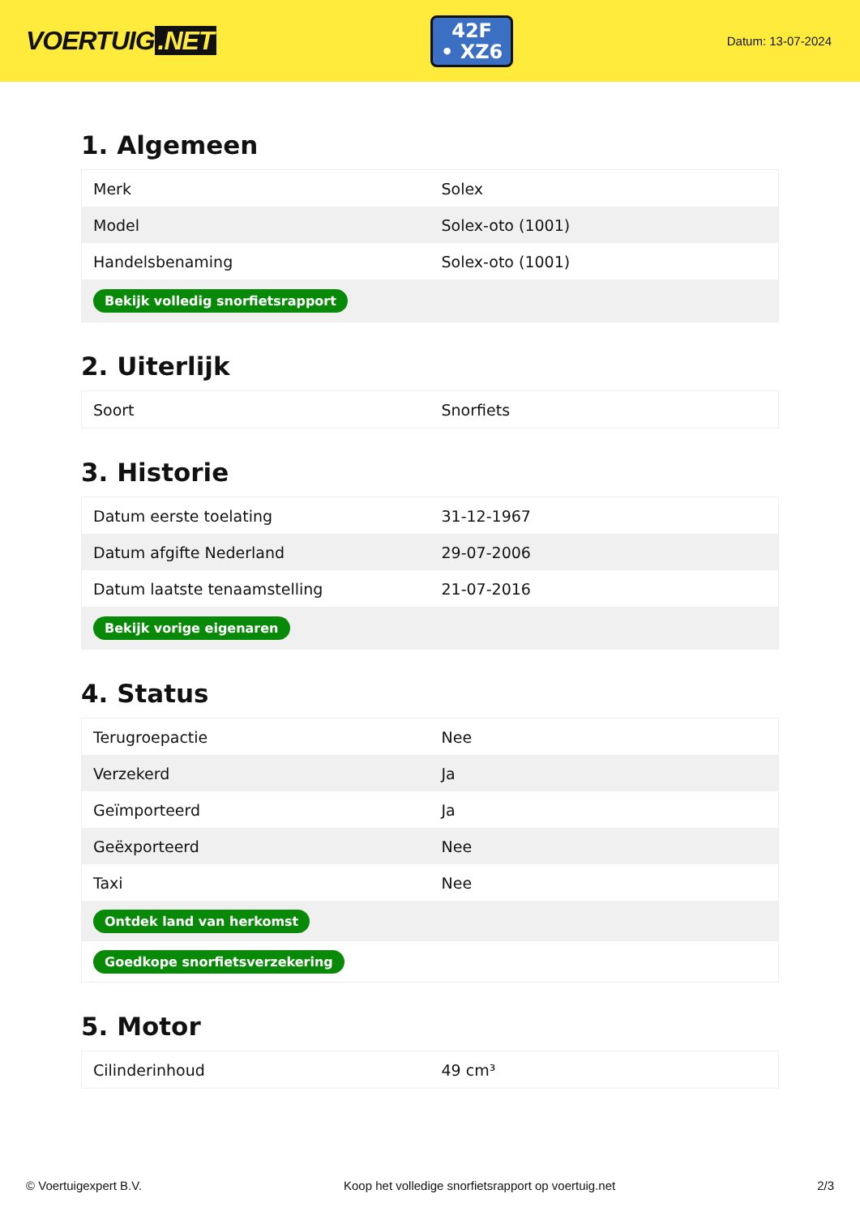VOERTUIG.NET
42F
• XZ6
Datum: 13-07-2024
1. Algemeen
| Merk | Solex |
| Model | Solex-oto (1001) |
| Handelsbenaming | Solex-oto (1001) |
| Bekijk volledig snorfietsrapport | |
2. Uiterlijk
| Soort | Snorfiets |
3. Historie
| Datum eerste toelating | 31-12-1967 |
| Datum afgifte Nederland | 29-07-2006 |
| Datum laatste tenaamstelling | 21-07-2016 |
| Bekijk vorige eigenaren | |
4. Status
| Terugroepactie | Nee |
| Verzekerd | Ja |
| Geïmporteerd | Ja |
| Geëxporteerd | Nee |
| Taxi | Nee |
| Ontdek land van herkomst | |
| Goedkope snorfietsverzekering | |
5. Motor
| Cilinderinhoud | 49 cm³ |
© Voertuigexpert B.V. Koop het volledige snorfietsrapport op voertuig.net 2/3